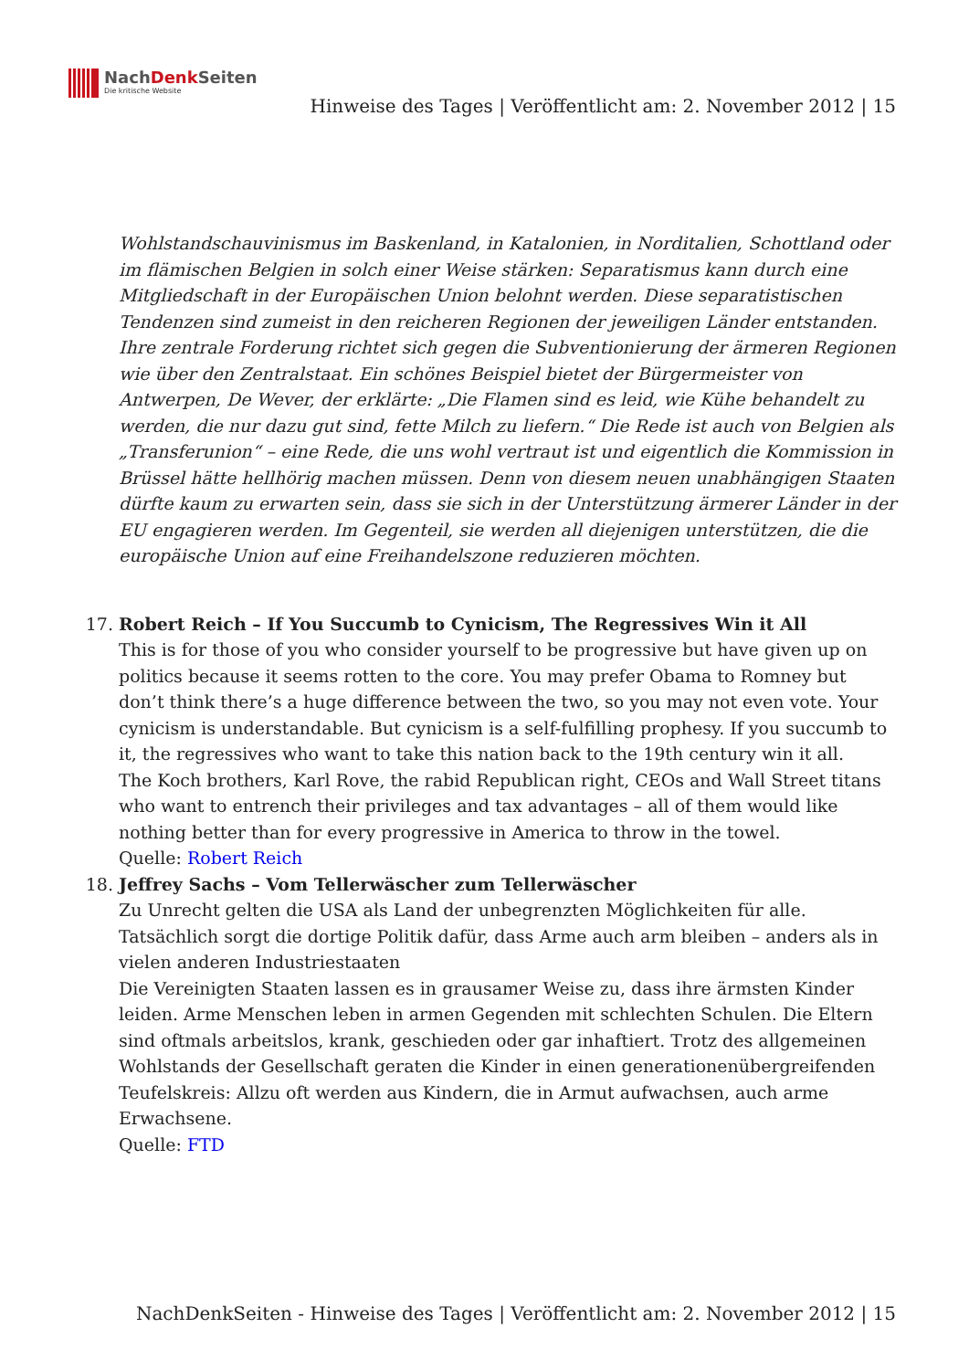NachDenk Seiten
Die kritische Website
Hinweise des Tages | Veröffentlicht am: 2. November 2012 | 15
Wohlstandschauvinismus im Baskenland, in Katalonien, in Norditalien, Schottland oder im flämischen Belgien in solch einer Weise stärken: Separatismus kann durch eine Mitgliedschaft in der Europäischen Union belohnt werden. Diese separatistischen Tendenzen sind zumeist in den reicheren Regionen der jeweiligen Länder entstanden. Ihre zentrale Forderung richtet sich gegen die Subventionierung der ärmeren Regionen wie über den Zentralstaat. Ein schönes Beispiel bietet der Bürgermeister von Antwerpen, De Wever, der erklärte: „Die Flamen sind es leid, wie Kühe behandelt zu werden, die nur dazu gut sind, fette Milch zu liefern.“ Die Rede ist auch von Belgien als „Transferunion“ – eine Rede, die uns wohl vertraut ist und eigentlich die Kommission in Brüssel hätte hellhörig machen müssen. Denn von diesem neuen unabhängigen Staaten dürfte kaum zu erwarten sein, dass sie sich in der Unterstützung ärmerer Länder in der EU engagieren werden. Im Gegenteil, sie werden all diejenigen unterstützen, die die europäische Union auf eine Freihandelszone reduzieren möchten.
17. Robert Reich – If You Succumb to Cynicism, The Regressives Win it All
This is for those of you who consider yourself to be progressive but have given up on politics because it seems rotten to the core. You may prefer Obama to Romney but don’t think there’s a huge difference between the two, so you may not even vote. Your cynicism is understandable. But cynicism is a self-fulfilling prophesy. If you succumb to it, the regressives who want to take this nation back to the 19th century win it all.
The Koch brothers, Karl Rove, the rabid Republican right, CEOs and Wall Street titans who want to entrench their privileges and tax advantages – all of them would like nothing better than for every progressive in America to throw in the towel.
Quelle: Robert Reich
18. Jeffrey Sachs – Vom Tellerwäscher zum Tellerwäscher
Zu Unrecht gelten die USA als Land der unbegrenzten Möglichkeiten für alle. Tatsächlich sorgt die dortige Politik dafür, dass Arme auch arm bleiben – anders als in vielen anderen Industriestaaten
Die Vereinigten Staaten lassen es in grausamer Weise zu, dass ihre ärmsten Kinder leiden. Arme Menschen leben in armen Gegenden mit schlechten Schulen. Die Eltern sind oftmals arbeitslos, krank, geschieden oder gar inhaftiert. Trotz des allgemeinen Wohlstands der Gesellschaft geraten die Kinder in einen generationenübergreifenden Teufelskreis: Allzu oft werden aus Kindern, die in Armut aufwachsen, auch arme Erwachsene.
Quelle: FTD
NachDenkSeiten - Hinweise des Tages | Veröffentlicht am: 2. November 2012 | 15